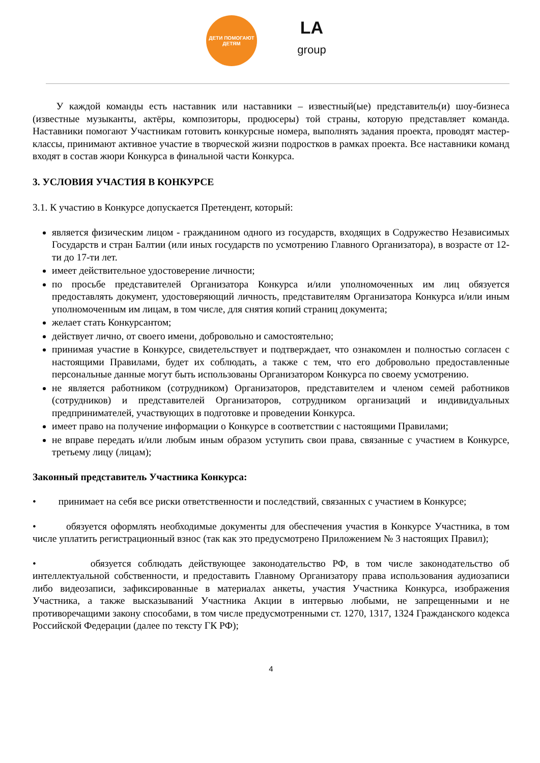ДЕТИ ПОМОГАЮТ ДЕТЯМ
LA
group
У каждой команды есть наставник или наставники – известный(ые) представитель(и) шоу-бизнеса (известные музыканты, актёры, композиторы, продюсеры) той страны, которую представляет команда. Наставники помогают Участникам готовить конкурсные номера, выполнять задания проекта, проводят мастер-классы, принимают активное участие в творческой жизни подростков в рамках проекта. Все наставники команд входят в состав жюри Конкурса в финальной части Конкурса.
3. УСЛОВИЯ УЧАСТИЯ В КОНКУРСЕ
3.1. К участию в Конкурсе допускается Претендент, который:
является физическим лицом - гражданином одного из государств, входящих в Содружество Независимых Государств и стран Балтии (или иных государств по усмотрению Главного Организатора), в возрасте от 12-ти до 17-ти лет.
имеет действительное удостоверение личности;
по просьбе представителей Организатора Конкурса и/или уполномоченных им лиц обязуется предоставлять документ, удостоверяющий личность, представителям Организатора Конкурса и/или иным уполномоченным им лицам, в том числе, для снятия копий страниц документа;
желает стать Конкурсантом;
действует лично, от своего имени, добровольно и самостоятельно;
принимая участие в Конкурсе, свидетельствует и подтверждает, что ознакомлен и полностью согласен с настоящими Правилами, будет их соблюдать, а также с тем, что его добровольно предоставленные персональные данные могут быть использованы Организатором Конкурса по своему усмотрению.
не является работником (сотрудником) Организаторов, представителем и членом семей работников (сотрудников) и представителей Организаторов, сотрудником организаций и индивидуальных предпринимателей, участвующих в подготовке и проведении Конкурса.
имеет право на получение информации о Конкурсе в соответствии с настоящими Правилами;
не вправе передать и/или любым иным образом уступить свои права, связанные с участием в Конкурсе, третьему лицу (лицам);
Законный представитель Участника Конкурса:
• принимает на себя все риски ответственности и последствий, связанных с участием в Конкурсе;
• обязуется оформлять необходимые документы для обеспечения участия в Конкурсе Участника, в том числе уплатить регистрационный взнос (так как это предусмотрено Приложением № 3 настоящих Правил);
• обязуется соблюдать действующее законодательство РФ, в том числе законодательство об интеллектуальной собственности, и предоставить Главному Организатору права использования аудиозаписи либо видеозаписи, зафиксированные в материалах анкеты, участия Участника Конкурса, изображения Участника, а также высказываний Участника Акции в интервью любыми, не запрещенными и не противоречащими закону способами, в том числе предусмотренными ст. 1270, 1317, 1324 Гражданского кодекса Российской Федерации (далее по тексту ГК РФ);
4